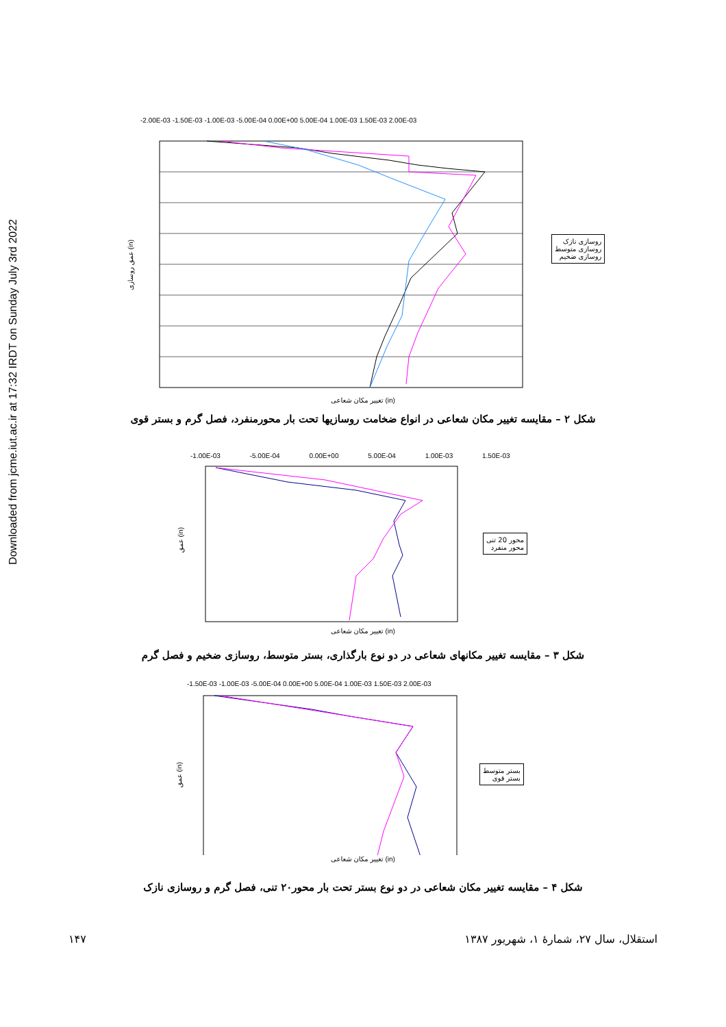Downloaded from jcme.iut.ac.ir at 17:32 IRDT on Sunday July 3rd 2022
-2.00E-03 -1.50E-03 -1.00E-03 -5.00E-04 0.00E+00 5.00E-04 1.00E-03 1.50E-03 2.00E-03
تغییر مکان شعاعی (in)
عمق روسازی (in)
روسازی نازک
روسازی متوسط
روسازی ضخیم
شکل ۲ – مقایسه تغییر مکان شعاعی در انواع ضخامت روسازیها تحت بار محورمنفرد، فصل گرم و بستر قوی
-1.00E-03 -5.00E-04 0.00E+00 5.00E-04 1.00E-03 1.50E-03
تغییر مکان شعاعی (in)
عمق (in)
محور 20 تنی
محور منفرد
شکل ۳ – مقایسه تغییر مکانهای شعاعی در دو نوع بارگذاری، بستر متوسط، روسازی ضخیم و فصل گرم
-1.50E-03 -1.00E-03 -5.00E-04 0.00E+00 5.00E-04 1.00E-03 1.50E-03 2.00E-03
تغییر مکان شعاعی (in)
عمق (in)
بستر متوسط
بستر قوی
شکل ۴ – مقایسه تغییر مکان شعاعی در دو نوع بستر تحت بار محور۲۰ تنی، فصل گرم و روسازی نازک
۱۴۷ استقلال، سال ۲۷، شمارهٔ ۱، شهریور ۱۳۸۷